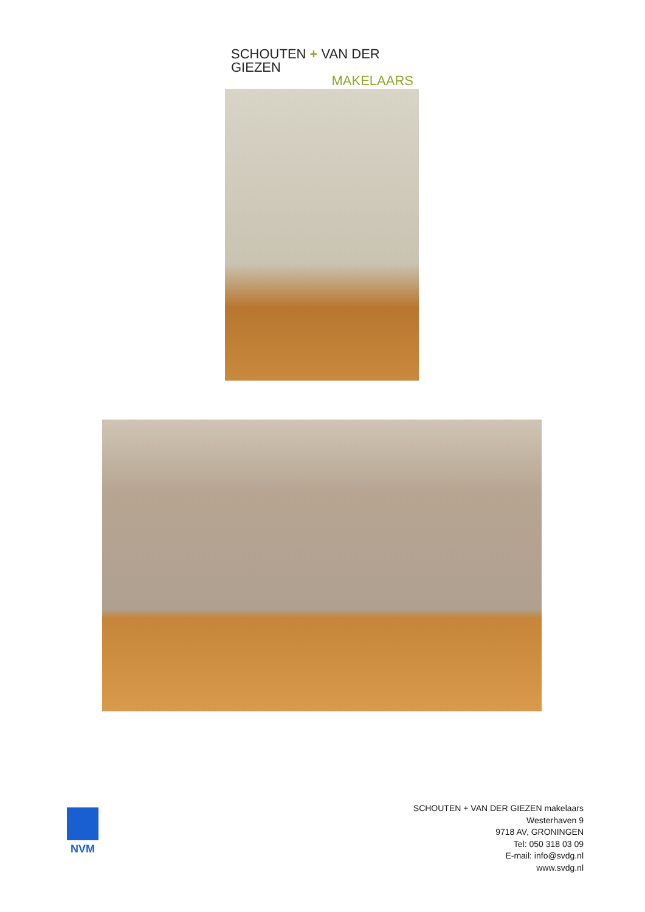SCHOUTEN + VAN DER GIEZEN
MAKELAARS
NVM
SCHOUTEN + VAN DER GIEZEN makelaars
Westerhaven 9
9718 AV, GRONINGEN
Tel: 050 318 03 09
E-mail: info@svdg.nl
www.svdg.nl